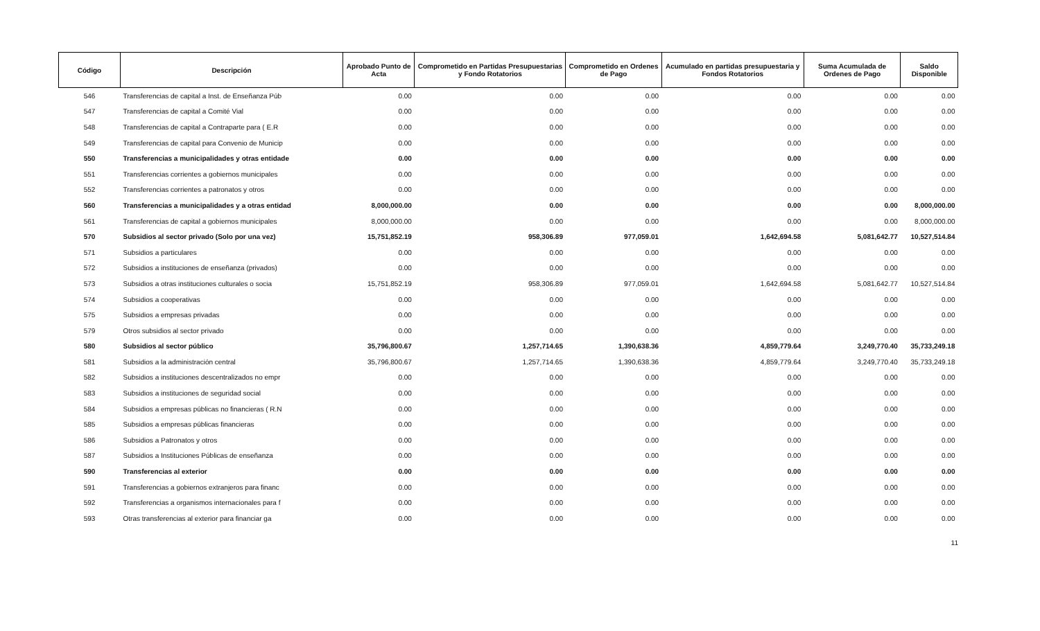| Código | Descripción | Aprobado Punto de Acta | Comprometido en Partidas Presupuestarias y Fondo Rotatorios | Comprometido en Ordenes de Pago | Acumulado en partidas presupuestaria y Fondos Rotatorios | Suma Acumulada de Ordenes de Pago | Saldo Disponible |
| --- | --- | --- | --- | --- | --- | --- | --- |
| 546 | Transferencias de capital a Inst. de Enseñanza Púb | 0.00 | 0.00 | 0.00 | 0.00 | 0.00 | 0.00 |
| 547 | Transferencias de capital a Comité Vial | 0.00 | 0.00 | 0.00 | 0.00 | 0.00 | 0.00 |
| 548 | Transferencias de capital a Contraparte para ( E.R | 0.00 | 0.00 | 0.00 | 0.00 | 0.00 | 0.00 |
| 549 | Transferencias de capital para Convenio de Municip | 0.00 | 0.00 | 0.00 | 0.00 | 0.00 | 0.00 |
| 550 | Transferencias a municipalidades y otras entidade | 0.00 | 0.00 | 0.00 | 0.00 | 0.00 | 0.00 |
| 551 | Transferencias corrientes a gobiernos municipales | 0.00 | 0.00 | 0.00 | 0.00 | 0.00 | 0.00 |
| 552 | Transferencias corrientes a patronatos y otros | 0.00 | 0.00 | 0.00 | 0.00 | 0.00 | 0.00 |
| 560 | Transferencias a municipalidades y a otras entidad | 8,000,000.00 | 0.00 | 0.00 | 0.00 | 0.00 | 8,000,000.00 |
| 561 | Transferencias de capital a gobiernos municipales | 8,000,000.00 | 0.00 | 0.00 | 0.00 | 0.00 | 8,000,000.00 |
| 570 | Subsidios al sector privado (Solo por una vez) | 15,751,852.19 | 958,306.89 | 977,059.01 | 1,642,694.58 | 5,081,642.77 | 10,527,514.84 |
| 571 | Subsidios a particulares | 0.00 | 0.00 | 0.00 | 0.00 | 0.00 | 0.00 |
| 572 | Subsidios a instituciones de enseñanza (privados) | 0.00 | 0.00 | 0.00 | 0.00 | 0.00 | 0.00 |
| 573 | Subsidios a otras instituciones culturales o socia | 15,751,852.19 | 958,306.89 | 977,059.01 | 1,642,694.58 | 5,081,642.77 | 10,527,514.84 |
| 574 | Subsidios a cooperativas | 0.00 | 0.00 | 0.00 | 0.00 | 0.00 | 0.00 |
| 575 | Subsidios a empresas privadas | 0.00 | 0.00 | 0.00 | 0.00 | 0.00 | 0.00 |
| 579 | Otros subsidios al sector privado | 0.00 | 0.00 | 0.00 | 0.00 | 0.00 | 0.00 |
| 580 | Subsidios al sector público | 35,796,800.67 | 1,257,714.65 | 1,390,638.36 | 4,859,779.64 | 3,249,770.40 | 35,733,249.18 |
| 581 | Subsidios a la administración central | 35,796,800.67 | 1,257,714.65 | 1,390,638.36 | 4,859,779.64 | 3,249,770.40 | 35,733,249.18 |
| 582 | Subsidios a instituciones descentralizados no empr | 0.00 | 0.00 | 0.00 | 0.00 | 0.00 | 0.00 |
| 583 | Subsidios a instituciones de seguridad social | 0.00 | 0.00 | 0.00 | 0.00 | 0.00 | 0.00 |
| 584 | Subsidios a empresas públicas no financieras ( R.N | 0.00 | 0.00 | 0.00 | 0.00 | 0.00 | 0.00 |
| 585 | Subsidios a empresas públicas financieras | 0.00 | 0.00 | 0.00 | 0.00 | 0.00 | 0.00 |
| 586 | Subsidios a Patronatos y otros | 0.00 | 0.00 | 0.00 | 0.00 | 0.00 | 0.00 |
| 587 | Subsidios a Instituciones Públicas de enseñanza | 0.00 | 0.00 | 0.00 | 0.00 | 0.00 | 0.00 |
| 590 | Transferencias al exterior | 0.00 | 0.00 | 0.00 | 0.00 | 0.00 | 0.00 |
| 591 | Transferencias a gobiernos extranjeros para financ | 0.00 | 0.00 | 0.00 | 0.00 | 0.00 | 0.00 |
| 592 | Transferencias a organismos internacionales para f | 0.00 | 0.00 | 0.00 | 0.00 | 0.00 | 0.00 |
| 593 | Otras transferencias al exterior para financiar ga | 0.00 | 0.00 | 0.00 | 0.00 | 0.00 | 0.00 |
11